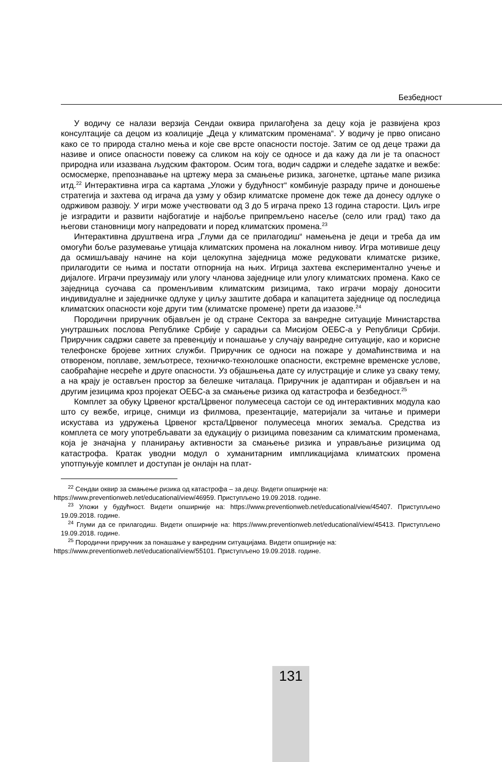Безбедност
У водичу се налази верзија Сендаи оквира прилагођена за децу која је развијена кроз консултације са децом из коалиције „Деца у климатским променама“. У водичу је прво описано како се то природа стално мења и које све врсте опасности постоје. Затим се од деце тражи да називе и описе опасности повежу са сликом на коју се односе и да кажу да ли је та опасност природна или изазвана људским фактором. Осим тога, водич садржи и следеће задатке и вежбе: осмосмерке, препознавање на цртежу мера за смањење ризика, загонетке, цртање мапе ризика итд.<sup>22</sup> Интерактивна игра са картама „Уложи у будућност“ комбинује разраду приче и доношење стратегија и захтева од играча да узму у обзир климатске промене док теже да донесу одлуке о одрживом развоју. У игри може учествовати од 3 до 5 играча преко 13 година старости. Циљ игре је изградити и развити најбогатије и најбоље припремљено насеље (село или град) тако да његови становници могу напредовати и поред климатских промена.<sup>23</sup>
Интерактивна друштвена игра „Глуми да се прилагодиш“ намењена је деци и треба да им омогући боље разумевање утицаја климатских промена на локалном нивоу. Игра мотивише децу да осмишљавају начине на који целокупна заједница може редуковати климатске ризике, прилагодити се њима и постати отпорнија на њих. Игрица захтева експериментално учење и дијалоге. Играчи преузимају или улогу чланова заједнице или улогу климатских промена. Како се заједница суочава са променљивим климатским ризицима, тако играчи морају доносити индивидуалне и заједничке одлуке у циљу заштите добара и капацитета заједнице од последица климатских опасности које други тим (климатске промене) прети да изазове.<sup>24</sup>
Породични приручник објављен је од стране Сектора за ванредне ситуације Министарства унутрашњих послова Републике Србије у сарадњи са Мисијом ОЕБС-а у Републици Србији. Приручник садржи савете за превенцију и понашање у случају ванредне ситуације, као и корисне телефонске бројеве хитних служби. Приручник се односи на пожаре у домаћинствима и на отвореном, поплаве, земљотресе, техничко-технолошке опасности, екстремне временске услове, саобраћајне несреће и друге опасности. Уз објашњења дате су илустрације и слике уз сваку тему, а на крају је остављен простор за белешке читалаца. Приручник је адаптиран и објављен и на другим језицима кроз пројекат ОЕБС-а за смањење ризика од катастрофа и безбедност.<sup>25</sup>
Комплет за обуку Црвеног крста/Црвеног полумесеца састоји се од интерактивних модула као што су вежбе, игрице, снимци из филмова, презентације, материјали за читање и примери искустава из удружења Црвеног крста/Црвеног полумесеца многих земаља. Средства из комплета се могу употребљавати за едукацију о ризицима повезаним са климатским променама, која је значајна у планирању активности за смањење ризика и управљање ризицима од катастрофа. Кратак уводни модул о хуманитарним импликацијама климатских промена употпуњује комплет и доступан је онлајн на плат-
<sup>22</sup> Сендаи оквир за смањење ризика од катастрофа – за децу. Видети опширније на:
https://www.preventionweb.net/educational/view/46959. Приступљено 19.09.2018. године.
<sup>23</sup> Уложи у будућност. Видети опширније на: https://www.preventionweb.net/educational/view/45407. Приступљено 19.09.2018. године.
<sup>24</sup> Глуми да се прилагодиш. Видети опширније на: https://www.preventionweb.net/educational/view/45413. Приступљено 19.09.2018. године.
<sup>25</sup> Породични приручник за понашање у ванредним ситуацијама. Видети опширније на:
https://www.preventionweb.net/educational/view/55101. Приступљено 19.09.2018. године.
131